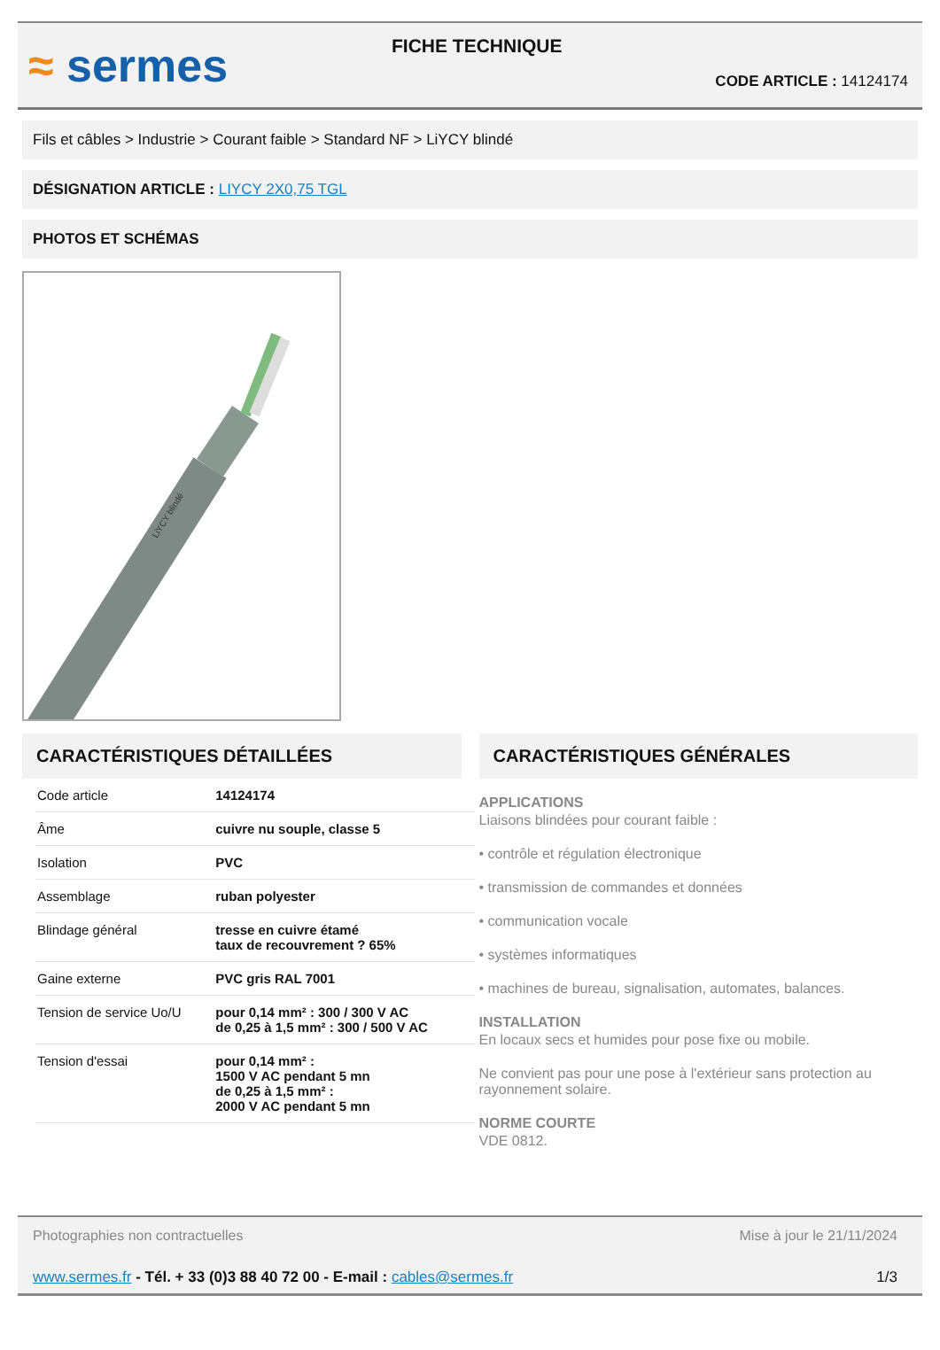≈ sermes
FICHE TECHNIQUE
CODE ARTICLE : 14124174
Fils et câbles > Industrie > Courant faible > Standard NF > LiYCY blindé
DÉSIGNATION ARTICLE : LIYCY 2X0,75 TGL
PHOTOS ET SCHÉMAS
LiYCY blindé
CARACTÉRISTIQUES DÉTAILLÉES
| Code article | 14124174 |
| Âme | cuivre nu souple, classe 5 |
| Isolation | PVC |
| Assemblage | ruban polyester |
| Blindage général | tresse en cuivre étamé taux de recouvrement ? 65% |
| Gaine externe | PVC gris RAL 7001 |
| Tension de service Uo/U | pour 0,14 mm² : 300 / 300 V AC de 0,25 à 1,5 mm² : 300 / 500 V AC |
| Tension d'essai | pour 0,14 mm² : 1500 V AC pendant 5 mn de 0,25 à 1,5 mm² : 2000 V AC pendant 5 mn |
CARACTÉRISTIQUES GÉNÉRALES
APPLICATIONS
Liaisons blindées pour courant faible :
• contrôle et régulation électronique
• transmission de commandes et données
• communication vocale
• systèmes informatiques
• machines de bureau, signalisation, automates, balances.
INSTALLATION
En locaux secs et humides pour pose fixe ou mobile.
Ne convient pas pour une pose à l'extérieur sans protection au rayonnement solaire.
NORME COURTE
VDE 0812.
Photographies non contractuelles Mise à jour le 21/11/2024
www.sermes.fr - Tél. + 33 (0)3 88 40 72 00 - E-mail : cables@sermes.fr 1/3